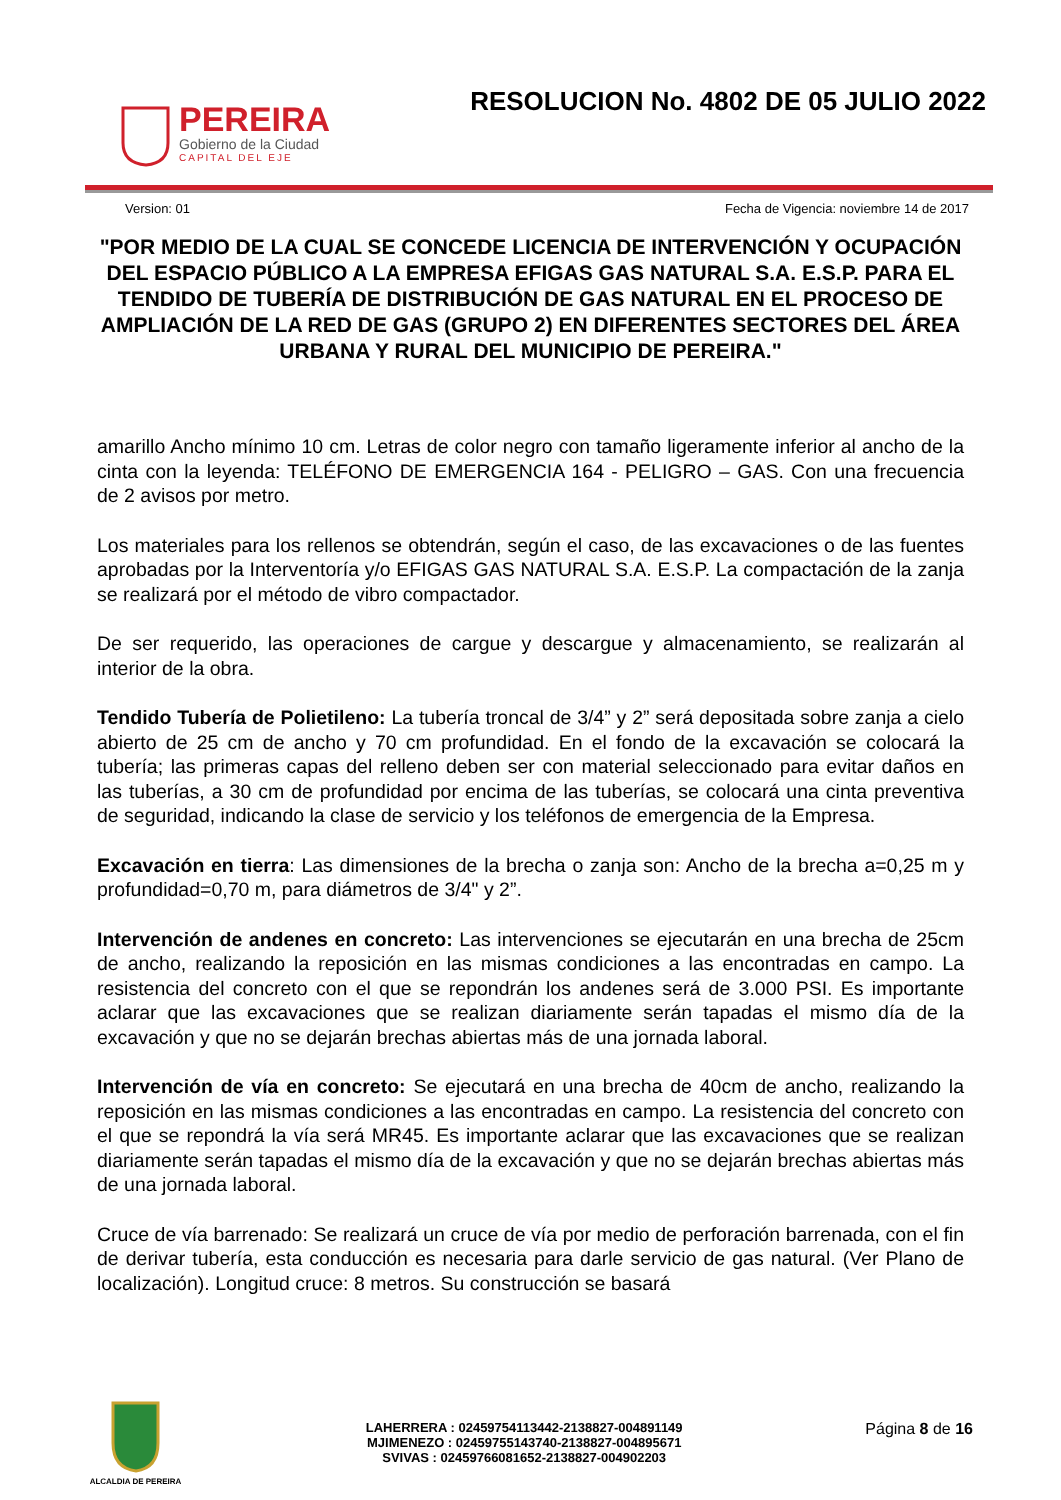PEREIRA
Gobierno de la Ciudad
CAPITAL DEL EJE
RESOLUCION No. 4802 DE 05 JULIO 2022
Version: 01 Fecha de Vigencia: noviembre 14 de 2017
"POR MEDIO DE LA CUAL SE CONCEDE LICENCIA DE INTERVENCIÓN Y OCUPACIÓN DEL ESPACIO PÚBLICO A LA EMPRESA EFIGAS GAS NATURAL S.A. E.S.P. PARA EL TENDIDO DE TUBERÍA DE DISTRIBUCIÓN DE GAS NATURAL EN EL PROCESO DE AMPLIACIÓN DE LA RED DE GAS (GRUPO 2) EN DIFERENTES SECTORES DEL ÁREA URBANA Y RURAL DEL MUNICIPIO DE PEREIRA."
amarillo Ancho mínimo 10 cm. Letras de color negro con tamaño ligeramente inferior al ancho de la cinta con la leyenda: TELÉFONO DE EMERGENCIA 164 - PELIGRO – GAS. Con una frecuencia de 2 avisos por metro.
Los materiales para los rellenos se obtendrán, según el caso, de las excavaciones o de las fuentes aprobadas por la Interventoría y/o EFIGAS GAS NATURAL S.A. E.S.P. La compactación de la zanja se realizará por el método de vibro compactador.
De ser requerido, las operaciones de cargue y descargue y almacenamiento, se realizarán al interior de la obra.
Tendido Tubería de Polietileno: La tubería troncal de 3/4” y 2” será depositada sobre zanja a cielo abierto de 25 cm de ancho y 70 cm profundidad. En el fondo de la excavación se colocará la tubería; las primeras capas del relleno deben ser con material seleccionado para evitar daños en las tuberías, a 30 cm de profundidad por encima de las tuberías, se colocará una cinta preventiva de seguridad, indicando la clase de servicio y los teléfonos de emergencia de la Empresa.
Excavación en tierra: Las dimensiones de la brecha o zanja son: Ancho de la brecha a=0,25 m y profundidad=0,70 m, para diámetros de 3/4" y 2”.
Intervención de andenes en concreto: Las intervenciones se ejecutarán en una brecha de 25cm de ancho, realizando la reposición en las mismas condiciones a las encontradas en campo. La resistencia del concreto con el que se repondrán los andenes será de 3.000 PSI. Es importante aclarar que las excavaciones que se realizan diariamente serán tapadas el mismo día de la excavación y que no se dejarán brechas abiertas más de una jornada laboral.
Intervención de vía en concreto: Se ejecutará en una brecha de 40cm de ancho, realizando la reposición en las mismas condiciones a las encontradas en campo. La resistencia del concreto con el que se repondrá la vía será MR45. Es importante aclarar que las excavaciones que se realizan diariamente serán tapadas el mismo día de la excavación y que no se dejarán brechas abiertas más de una jornada laboral.
Cruce de vía barrenado: Se realizará un cruce de vía por medio de perforación barrenada, con el fin de derivar tubería, esta conducción es necesaria para darle servicio de gas natural. (Ver Plano de localización). Longitud cruce: 8 metros. Su construcción se basará
ALCALDIA DE PEREIRA
LAHERRERA : 02459754113442-2138827-004891149
MJIMENEZO : 02459755143740-2138827-004895671
SVIVAS : 02459766081652-2138827-004902203
Página 8 de 16